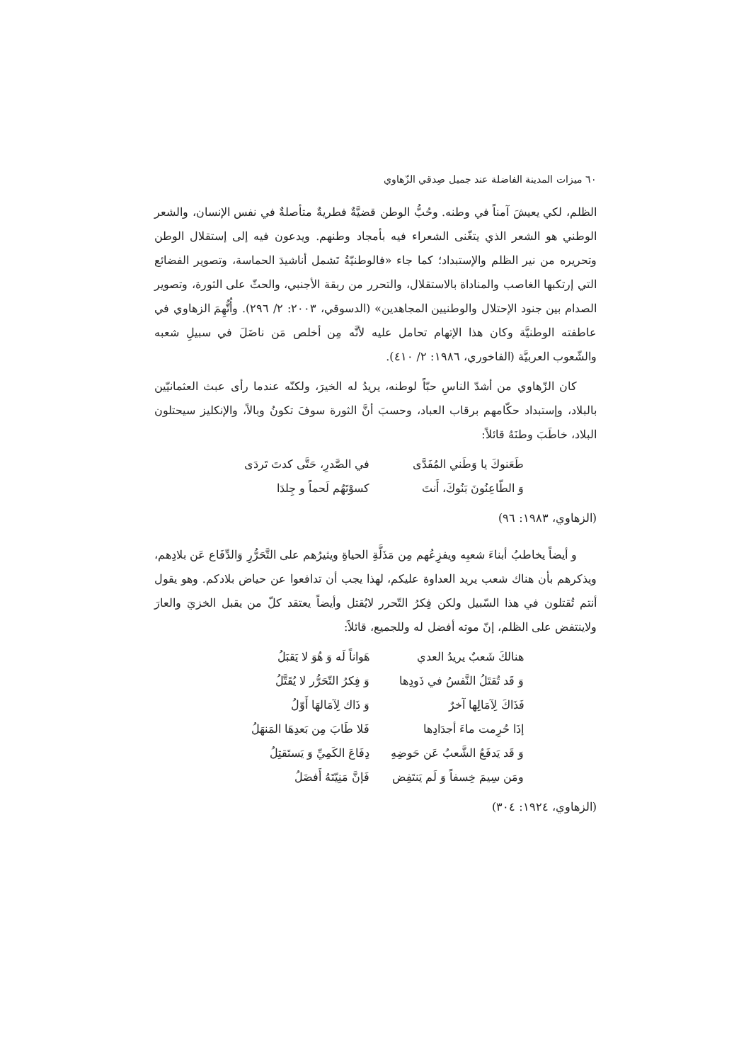٦٠ ميزات المدينة الفاضلة عند جميل صِدقي الزّهاوي
الظلم، لكي يعيشَ آمناً في وطنه. وحُبُّ الوطن قضيَّةٌ فطريةٌ متأصلةٌ في نفس الإنسان، والشعر الوطني هو الشعر الذي يتغّنى الشعراء فيه بأمجاد وطنهم. ويدعون فيه إلى إستقلال الوطن وتحريره من نير الظلم والإستبداد؛ كما جاء «فالوطنيّةُ تَشمل أناشيدَ الحماسة، وتصوير الفضائع التي إرتكبها الغاصب والمناداة بالاستقلال، والتحرر من ربقة الأجنبي، والحثّ على الثورة، وتصوير الصدام بين جنود الإحتلال والوطنيين المجاهدين» (الدسوقي، ٢٠٠٣: ٢/ ٢٩٦). وأُتُّهِمَ الزهاوي في عاطفته الوطنيَّة وكان هذا الإتهام تحامل عليه لأنَّه مِن أخلص مَن ناضَلَ في سبيلِ شعبه والشّعوب العربيَّة (الفاخوري، ١٩٨٦: ٢/ ٤١٠).
كان الزّهاوي من أشدّ الناسِ حبّاً لوطنه، يريدُ له الخيرَ، ولكنّه عندما رأى عبث العثمانيّين بالبلاد، وإستبداد حكّامهم برقاب العباد، وحسبَ أنَّ الثورة سوفَ تكونُ وبالاً، والإنكليز سيحتلون البلاد، خاطَبَ وطنَهُ قائلاً:
طَعَنوكَ يا وَطَني المُفَدَّى في الصَّدرِ، حَتَّى كدتَ تَردَى
وَ الطّاعِنُونَ بَنُوكَ، أَنتَ كسوْتَهُم لَحماً و جِلدَا
(الزهاوي، ١٩٨٣: ٩٦)
و أيضاً يخاطبُ أبناءَ شعبِه ويفزِعُهم مِن مَذَلَّةِ الحياةِ ويثيرُهم على التَّحَرُّرِ وَالدِّفَاع عَن بلادِهم، ويذكرهم بأن هناك شعب يريد العداوة عليكم، لهذا يجب أن تدافعوا عن حياض بلادكم. وهو يقول أنتم تُقتلون في هذا السّبيل ولكن فِكرُ التّحرر لايُقتل وأيضاً يعتقد كلّ من يقبل الخزيَ والعارَ ولاينتفض على الظلم، إنّ موته أفضل له وللجميع، قائلاً:
هنالكَ شَعبٌ يريدُ العدي هَواناً لَه وَ هُوَ لا يَقبَلُ
وَ قَد تُقتَلُ النَّفسُ في ذَودِها وَ فِكرُ التّحَرُّر لا يُقَتَّلُ
فَذَاكَ لِآمَالِها آخرٌ وَ ذَاك لِآمَالهَا أَوّلُ
إذَا حُرِمت ماءَ أجدَادِها فَلا طَابَ مِن بَعدِهَا المَنهَلُ
وَ قَد يَدفَعُ الشَّعبُ عَن حَوضِهِ دِفَاعَ الكَمِيِّ وَ يَستَقتِلُ
ومَن سِيمَ خِسفاً وَ لَم يَنتَفِض فَإنَّ مَنِيّتَهُ أَفضَلُ
(الزهاوي، ١٩٢٤: ٣٠٤)